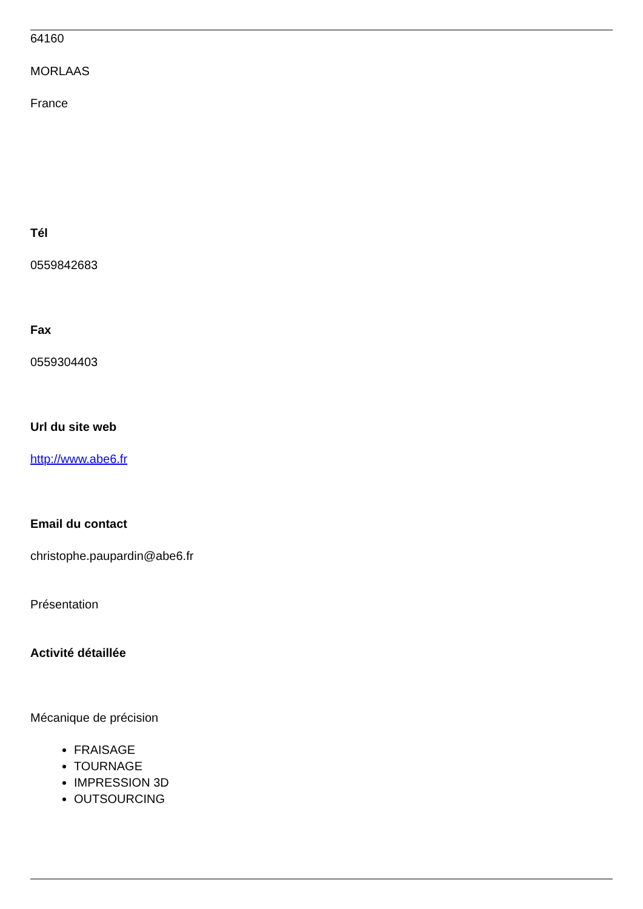64160
MORLAAS
France
Tél
0559842683
Fax
0559304403
Url du site web
http://www.abe6.fr
Email du contact
christophe.paupardin@abe6.fr
Présentation
Activité détaillée
Mécanique de précision
FRAISAGE
TOURNAGE
IMPRESSION 3D
OUTSOURCING